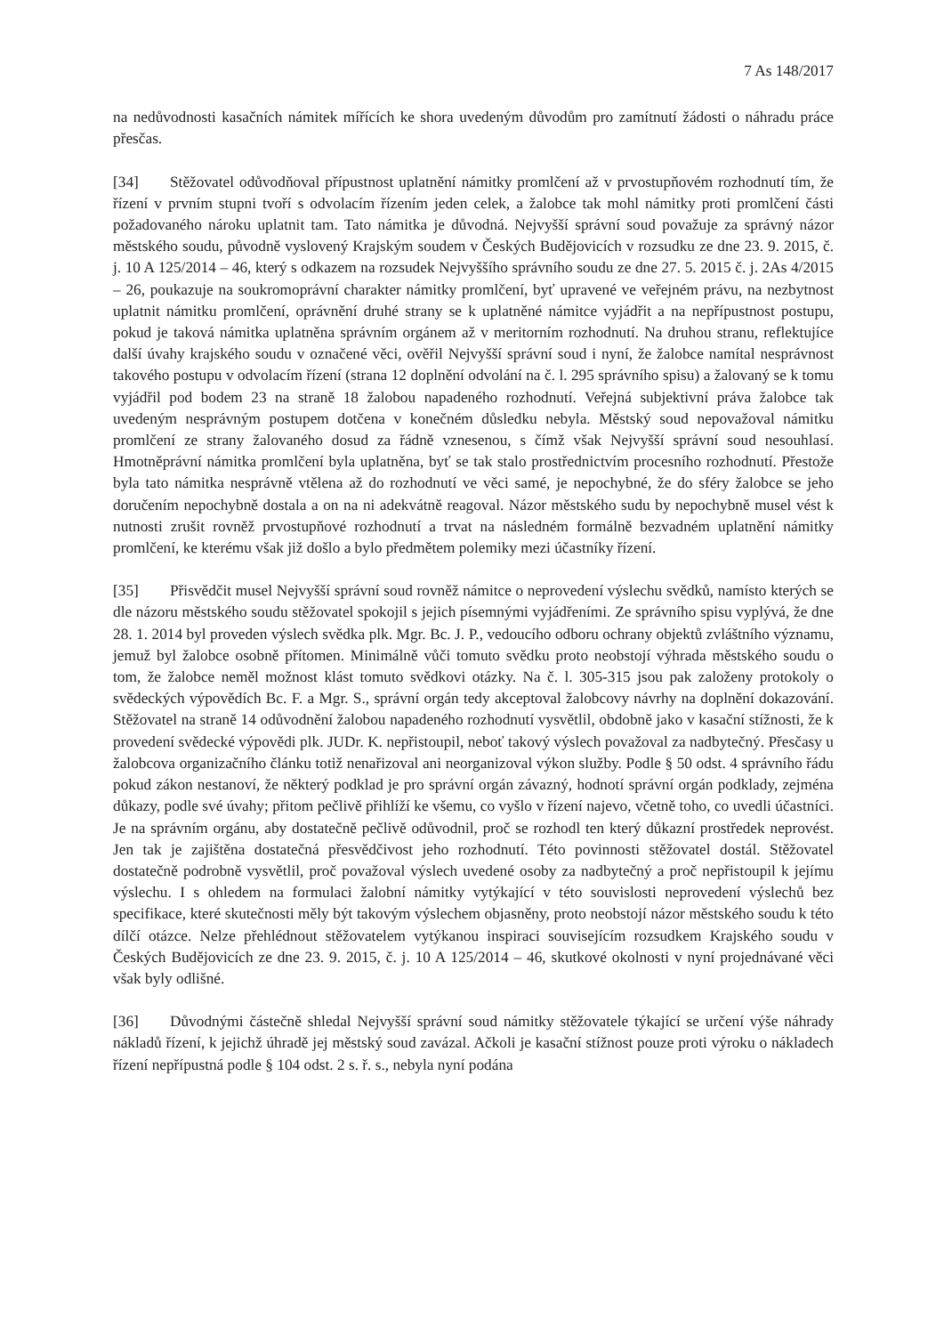7 As 148/2017
na nedůvodnosti kasačních námitek mířících ke shora uvedeným důvodům pro zamítnutí žádosti o náhradu práce přesčas.
[34] Stěžovatel odůvodňoval přípustnost uplatnění námitky promlčení až v prvostupňovém rozhodnutí tím, že řízení v prvním stupni tvoří s odvolacím řízením jeden celek, a žalobce tak mohl námitky proti promlčení části požadovaného nároku uplatnit tam. Tato námitka je důvodná. Nejvyšší správní soud považuje za správný názor městského soudu, původně vyslovený Krajským soudem v Českých Budějovicích v rozsudku ze dne 23. 9. 2015, č. j. 10 A 125/2014 – 46, který s odkazem na rozsudek Nejvyššího správního soudu ze dne 27. 5. 2015 č. j. 2As 4/2015 – 26, poukazuje na soukromoprávní charakter námitky promlčení, byť upravené ve veřejném právu, na nezbytnost uplatnit námitku promlčení, oprávnění druhé strany se k uplatněné námitce vyjádřit a na nepřípustnost postupu, pokud je taková námitka uplatněna správním orgánem až v meritorním rozhodnutí. Na druhou stranu, reflektujíce další úvahy krajského soudu v označené věci, ověřil Nejvyšší správní soud i nyní, že žalobce namítal nesprávnost takového postupu v odvolacím řízení (strana 12 doplnění odvolání na č. l. 295 správního spisu) a žalovaný se k tomu vyjádřil pod bodem 23 na straně 18 žalobou napadeného rozhodnutí. Veřejná subjektivní práva žalobce tak uvedeným nesprávným postupem dotčena v konečném důsledku nebyla. Městský soud nepovažoval námitku promlčení ze strany žalovaného dosud za řádně vznesenou, s čímž však Nejvyšší správní soud nesouhlasí. Hmotněprávní námitka promlčení byla uplatněna, byť se tak stalo prostřednictvím procesního rozhodnutí. Přestože byla tato námitka nesprávně vtělena až do rozhodnutí ve věci samé, je nepochybné, že do sféry žalobce se jeho doručením nepochybně dostala a on na ni adekvátně reagoval. Názor městského sudu by nepochybně musel vést k nutnosti zrušit rovněž prvostupňové rozhodnutí a trvat na následném formálně bezvadném uplatnění námitky promlčení, ke kterému však již došlo a bylo předmětem polemiky mezi účastníky řízení.
[35] Přisvědčit musel Nejvyšší správní soud rovněž námitce o neprovedení výslechu svědků, namísto kterých se dle názoru městského soudu stěžovatel spokojil s jejich písemnými vyjádřeními. Ze správního spisu vyplývá, že dne 28. 1. 2014 byl proveden výslech svědka plk. Mgr. Bc. J. P., vedoucího odboru ochrany objektů zvláštního významu, jemuž byl žalobce osobně přítomen. Minimálně vůči tomuto svědku proto neobstojí výhrada městského soudu o tom, že žalobce neměl možnost klást tomuto svědkovi otázky. Na č. l. 305-315 jsou pak založeny protokoly o svědeckých výpovědích Bc. F. a Mgr. S., správní orgán tedy akceptoval žalobcovy návrhy na doplnění dokazování. Stěžovatel na straně 14 odůvodnění žalobou napadeného rozhodnutí vysvětlil, obdobně jako v kasační stížnosti, že k provedení svědecké výpovědi plk. JUDr. K. nepřistoupil, neboť takový výslech považoval za nadbytečný. Přesčasy u žalobcova organizačního článku totiž nenařizoval ani neorganizoval výkon služby. Podle § 50 odst. 4 správního řádu pokud zákon nestanoví, že některý podklad je pro správní orgán závazný, hodnotí správní orgán podklady, zejména důkazy, podle své úvahy; přitom pečlivě přihlíží ke všemu, co vyšlo v řízení najevo, včetně toho, co uvedli účastníci. Je na správním orgánu, aby dostatečně pečlivě odůvodnil, proč se rozhodl ten který důkazní prostředek neprovést. Jen tak je zajištěna dostatečná přesvědčivost jeho rozhodnutí. Této povinnosti stěžovatel dostál. Stěžovatel dostatečně podrobně vysvětlil, proč považoval výslech uvedené osoby za nadbytečný a proč nepřistoupil k jejímu výslechu. I s ohledem na formulaci žalobní námitky vytýkající v této souvislosti neprovedení výslechů bez specifikace, které skutečnosti měly být takovým výslechem objasněny, proto neobstojí názor městského soudu k této dílčí otázce. Nelze přehlédnout stěžovatelem vytýkanou inspiraci souvisejícím rozsudkem Krajského soudu v Českých Budějovicích ze dne 23. 9. 2015, č. j. 10 A 125/2014 – 46, skutkové okolnosti v nyní projednávané věci však byly odlišné.
[36] Důvodnými částečně shledal Nejvyšší správní soud námitky stěžovatele týkající se určení výše náhrady nákladů řízení, k jejichž úhradě jej městský soud zavázal. Ačkoli je kasační stížnost pouze proti výroku o nákladech řízení nepřípustná podle § 104 odst. 2 s. ř. s., nebyla nyní podána